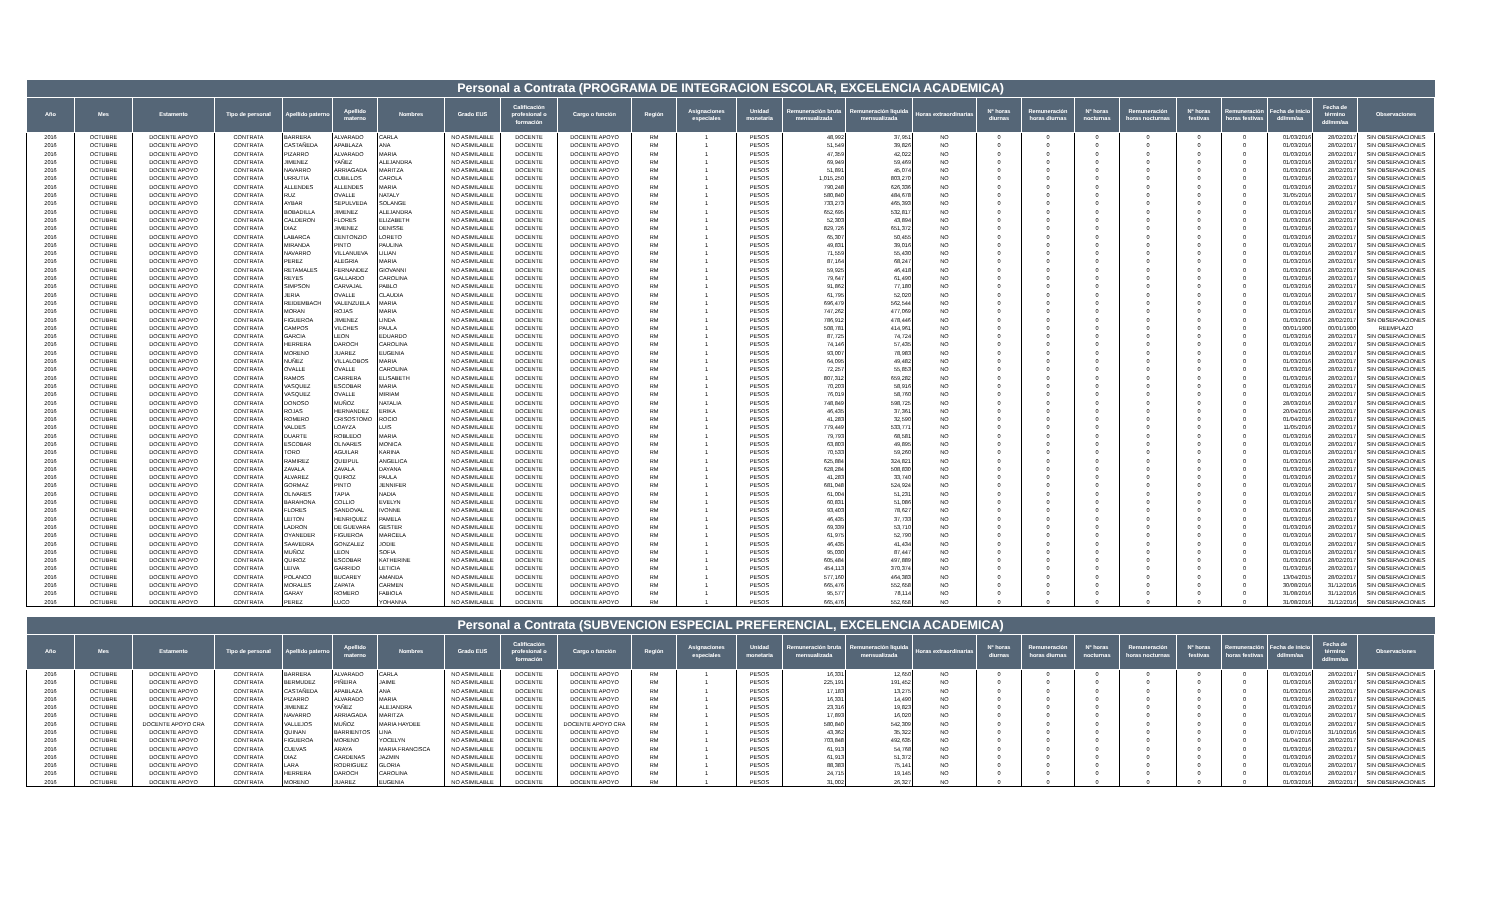| Personal a Contrata (PROGRAMA DE INTEGRACION ESCOLAR, EXCELENCIA ACADEMICA) | | | | | | | | | | | | | | | | | | | | | | | | |
| --- | --- | --- | --- | --- | --- | --- | --- | --- | --- | --- | --- | --- | --- | --- | --- | --- | --- | --- | --- | --- | --- | --- | --- | --- |
| Año | Mes | Estamento | Tipo de personal | Apellido paterno | Apellido materno | Nombres | Grado EUS | Calificación profesional o formación | Cargo o función | Región | Asignaciones especiales | Unidad monetaria | Remuneración bruta mensualizada | Remuneración líquida mensualizada | Horas extraordinarias | Nº horas diurnas | Remuneración horas diurnas | Nº horas nocturnas | Remuneración horas nocturnas | Nº horas festivas | Remuneración horas festivas | Fecha de inicio dd/mm/aa | Fecha de término dd/mm/aa | Observaciones |
| 2016 | OCTUBRE | DOCENTE APOYO | CONTRATA | BARRERA | ALVARADO | CARLA | NO ASIMILABLE | DOCENTE | DOCENTE APOYO | RM | 1 | PESOS | 48,992 | 37,951 | NO | 0 | 0 | 0 | 0 | 0 | 0 | 01/03/2016 | 28/02/2017 | SIN OBSERVACIONES |
| 2016 | OCTUBRE | DOCENTE APOYO | CONTRATA | CASTAÑEDA | APABLAZA | ANA | NO ASIMILABLE | DOCENTE | DOCENTE APOYO | RM | 1 | PESOS | 51,549 | 39,826 | NO | 0 | 0 | 0 | 0 | 0 | 0 | 01/03/2016 | 28/02/2017 | SIN OBSERVACIONES |
| 2016 | OCTUBRE | DOCENTE APOYO | CONTRATA | PIZARRO | ALVARADO | MARIA | NO ASIMILABLE | DOCENTE | DOCENTE APOYO | RM | 1 | PESOS | 47,359 | 42,022 | NO | 0 | 0 | 0 | 0 | 0 | 0 | 01/03/2016 | 28/02/2017 | SIN OBSERVACIONES |
| 2016 | OCTUBRE | DOCENTE APOYO | CONTRATA | JIMENEZ | YAÑEZ | ALEJANDRA | NO ASIMILABLE | DOCENTE | DOCENTE APOYO | RM | 1 | PESOS | 69,949 | 59,469 | NO | 0 | 0 | 0 | 0 | 0 | 0 | 01/03/2016 | 28/02/2017 | SIN OBSERVACIONES |
| 2016 | OCTUBRE | DOCENTE APOYO | CONTRATA | NAVARRO | ARRIAGADA | MARITZA | NO ASIMILABLE | DOCENTE | DOCENTE APOYO | RM | 1 | PESOS | 51,891 | 45,074 | NO | 0 | 0 | 0 | 0 | 0 | 0 | 01/03/2016 | 28/02/2017 | SIN OBSERVACIONES |
| 2016 | OCTUBRE | DOCENTE APOYO | CONTRATA | URRUTIA | CUBILLOS | CAROLA | NO ASIMILABLE | DOCENTE | DOCENTE APOYO | RM | 1 | PESOS | 1,015,250 | 803,270 | NO | 0 | 0 | 0 | 0 | 0 | 0 | 01/03/2016 | 28/02/2017 | SIN OBSERVACIONES |
| 2016 | OCTUBRE | DOCENTE APOYO | CONTRATA | ALLENDES | ALLENDES | MARIA | NO ASIMILABLE | DOCENTE | DOCENTE APOYO | RM | 1 | PESOS | 790,248 | 626,336 | NO | 0 | 0 | 0 | 0 | 0 | 0 | 01/03/2016 | 28/02/2017 | SIN OBSERVACIONES |
| 2016 | OCTUBRE | DOCENTE APOYO | CONTRATA | RUZ | OVALLE | NATALY | NO ASIMILABLE | DOCENTE | DOCENTE APOYO | RM | 1 | PESOS | 580,840 | 484,678 | NO | 0 | 0 | 0 | 0 | 0 | 0 | 31/05/2016 | 28/02/2017 | SIN OBSERVACIONES |
| 2016 | OCTUBRE | DOCENTE APOYO | CONTRATA | AYBAR | SEPULVEDA | SOLANGE | NO ASIMILABLE | DOCENTE | DOCENTE APOYO | RM | 1 | PESOS | 733,273 | 465,393 | NO | 0 | 0 | 0 | 0 | 0 | 0 | 01/03/2016 | 28/02/2017 | SIN OBSERVACIONES |
| 2016 | OCTUBRE | DOCENTE APOYO | CONTRATA | BOBADILLA | JIMENEZ | ALEJANDRA | NO ASIMILABLE | DOCENTE | DOCENTE APOYO | RM | 1 | PESOS | 652,695 | 532,817 | NO | 0 | 0 | 0 | 0 | 0 | 0 | 01/03/2016 | 28/02/2017 | SIN OBSERVACIONES |
| 2016 | OCTUBRE | DOCENTE APOYO | CONTRATA | CALDERON | FLORES | ELIZABETH | NO ASIMILABLE | DOCENTE | DOCENTE APOYO | RM | 1 | PESOS | 52,303 | 43,894 | NO | 0 | 0 | 0 | 0 | 0 | 0 | 01/03/2016 | 28/02/2017 | SIN OBSERVACIONES |
| 2016 | OCTUBRE | DOCENTE APOYO | CONTRATA | DIAZ | JIMENEZ | DENISSE | NO ASIMILABLE | DOCENTE | DOCENTE APOYO | RM | 1 | PESOS | 829,726 | 651,372 | NO | 0 | 0 | 0 | 0 | 0 | 0 | 01/03/2016 | 28/02/2017 | SIN OBSERVACIONES |
| 2016 | OCTUBRE | DOCENTE APOYO | CONTRATA | LABARCA | CENTONZIO | LORETO | NO ASIMILABLE | DOCENTE | DOCENTE APOYO | RM | 1 | PESOS | 65,307 | 50,455 | NO | 0 | 0 | 0 | 0 | 0 | 0 | 01/03/2016 | 28/02/2017 | SIN OBSERVACIONES |
| 2016 | OCTUBRE | DOCENTE APOYO | CONTRATA | MIRANDA | PINTO | PAULINA | NO ASIMILABLE | DOCENTE | DOCENTE APOYO | RM | 1 | PESOS | 49,831 | 39,016 | NO | 0 | 0 | 0 | 0 | 0 | 0 | 01/03/2016 | 28/02/2017 | SIN OBSERVACIONES |
| 2016 | OCTUBRE | DOCENTE APOYO | CONTRATA | NAVARRO | VILLANUEVA | LILIAN | NO ASIMILABLE | DOCENTE | DOCENTE APOYO | RM | 1 | PESOS | 71,559 | 55,430 | NO | 0 | 0 | 0 | 0 | 0 | 0 | 01/03/2016 | 28/02/2017 | SIN OBSERVACIONES |
| 2016 | OCTUBRE | DOCENTE APOYO | CONTRATA | PEREZ | ALEGRIA | MARIA | NO ASIMILABLE | DOCENTE | DOCENTE APOYO | RM | 1 | PESOS | 87,164 | 68,247 | NO | 0 | 0 | 0 | 0 | 0 | 0 | 01/03/2016 | 28/02/2017 | SIN OBSERVACIONES |
| 2016 | OCTUBRE | DOCENTE APOYO | CONTRATA | RETAMALES | FERNANDEZ | GIOVANNI | NO ASIMILABLE | DOCENTE | DOCENTE APOYO | RM | 1 | PESOS | 59,925 | 46,418 | NO | 0 | 0 | 0 | 0 | 0 | 0 | 01/03/2016 | 28/02/2017 | SIN OBSERVACIONES |
| 2016 | OCTUBRE | DOCENTE APOYO | CONTRATA | REYES | GALLARDO | CAROLINA | NO ASIMILABLE | DOCENTE | DOCENTE APOYO | RM | 1 | PESOS | 79,647 | 61,490 | NO | 0 | 0 | 0 | 0 | 0 | 0 | 01/03/2016 | 28/02/2017 | SIN OBSERVACIONES |
| 2016 | OCTUBRE | DOCENTE APOYO | CONTRATA | SIMPSON | CARVAJAL | PABLO | NO ASIMILABLE | DOCENTE | DOCENTE APOYO | RM | 1 | PESOS | 91,862 | 77,180 | NO | 0 | 0 | 0 | 0 | 0 | 0 | 01/03/2016 | 28/02/2017 | SIN OBSERVACIONES |
| 2016 | OCTUBRE | DOCENTE APOYO | CONTRATA | JERIA | OVALLE | CLAUDIA | NO ASIMILABLE | DOCENTE | DOCENTE APOYO | RM | 1 | PESOS | 61,795 | 52,020 | NO | 0 | 0 | 0 | 0 | 0 | 0 | 01/03/2016 | 28/02/2017 | SIN OBSERVACIONES |
| 2016 | OCTUBRE | DOCENTE APOYO | CONTRATA | REIDEMBACH | VALENZUELA | MARIA | NO ASIMILABLE | DOCENTE | DOCENTE APOYO | RM | 1 | PESOS | 696,479 | 562,544 | NO | 0 | 0 | 0 | 0 | 0 | 0 | 01/03/2016 | 28/02/2017 | SIN OBSERVACIONES |
| 2016 | OCTUBRE | DOCENTE APOYO | CONTRATA | MORAN | ROJAS | MARIA | NO ASIMILABLE | DOCENTE | DOCENTE APOYO | RM | 1 | PESOS | 747,262 | 477,069 | NO | 0 | 0 | 0 | 0 | 0 | 0 | 01/03/2016 | 28/02/2017 | SIN OBSERVACIONES |
| 2016 | OCTUBRE | DOCENTE APOYO | CONTRATA | FIGUEROA | JIMENEZ | LINDA | NO ASIMILABLE | DOCENTE | DOCENTE APOYO | RM | 1 | PESOS | 786,912 | 478,446 | NO | 0 | 0 | 0 | 0 | 0 | 0 | 01/03/2016 | 28/02/2017 | SIN OBSERVACIONES |
| 2016 | OCTUBRE | DOCENTE APOYO | CONTRATA | CAMPOS | VILCHES | PAULA | NO ASIMILABLE | DOCENTE | DOCENTE APOYO | RM | 1 | PESOS | 508,781 | 414,961 | NO | 0 | 0 | 0 | 0 | 0 | 0 | 00/01/1900 | 00/01/1900 | REEMPLAZO |
| 2016 | OCTUBRE | DOCENTE APOYO | CONTRATA | GARCIA | LEON | EDUARDO | NO ASIMILABLE | DOCENTE | DOCENTE APOYO | RM | 1 | PESOS | 87,725 | 74,724 | NO | 0 | 0 | 0 | 0 | 0 | 0 | 01/03/2016 | 28/02/2017 | SIN OBSERVACIONES |
| 2016 | OCTUBRE | DOCENTE APOYO | CONTRATA | HERRERA | DAROCH | CAROLINA | NO ASIMILABLE | DOCENTE | DOCENTE APOYO | RM | 1 | PESOS | 74,146 | 57,435 | NO | 0 | 0 | 0 | 0 | 0 | 0 | 01/03/2016 | 28/02/2017 | SIN OBSERVACIONES |
| 2016 | OCTUBRE | DOCENTE APOYO | CONTRATA | MORENO | JUAREZ | EUGENIA | NO ASIMILABLE | DOCENTE | DOCENTE APOYO | RM | 1 | PESOS | 93,007 | 78,983 | NO | 0 | 0 | 0 | 0 | 0 | 0 | 01/03/2016 | 28/02/2017 | SIN OBSERVACIONES |
| 2016 | OCTUBRE | DOCENTE APOYO | CONTRATA | NUÑEZ | VILLALOBOS | MARIA | NO ASIMILABLE | DOCENTE | DOCENTE APOYO | RM | 1 | PESOS | 64,095 | 49,482 | NO | 0 | 0 | 0 | 0 | 0 | 0 | 01/03/2016 | 28/02/2017 | SIN OBSERVACIONES |
| 2016 | OCTUBRE | DOCENTE APOYO | CONTRATA | OVALLE | OVALLE | CAROLINA | NO ASIMILABLE | DOCENTE | DOCENTE APOYO | RM | 1 | PESOS | 72,257 | 55,853 | NO | 0 | 0 | 0 | 0 | 0 | 0 | 01/03/2016 | 28/02/2017 | SIN OBSERVACIONES |
| 2016 | OCTUBRE | DOCENTE APOYO | CONTRATA | RAMOS | CARRERA | ELISABETH | NO ASIMILABLE | DOCENTE | DOCENTE APOYO | RM | 1 | PESOS | 807,312 | 659,282 | NO | 0 | 0 | 0 | 0 | 0 | 0 | 01/03/2016 | 28/02/2017 | SIN OBSERVACIONES |
| 2016 | OCTUBRE | DOCENTE APOYO | CONTRATA | VASQUEZ | ESCOBAR | MARIA | NO ASIMILABLE | DOCENTE | DOCENTE APOYO | RM | 1 | PESOS | 70,203 | 58,916 | NO | 0 | 0 | 0 | 0 | 0 | 0 | 01/03/2016 | 28/02/2017 | SIN OBSERVACIONES |
| 2016 | OCTUBRE | DOCENTE APOYO | CONTRATA | VASQUEZ | OVALLE | MIRIAM | NO ASIMILABLE | DOCENTE | DOCENTE APOYO | RM | 1 | PESOS | 76,019 | 58,760 | NO | 0 | 0 | 0 | 0 | 0 | 0 | 01/03/2016 | 28/02/2017 | SIN OBSERVACIONES |
| 2016 | OCTUBRE | DOCENTE APOYO | CONTRATA | DONOSO | MUÑOZ | NATALIA | NO ASIMILABLE | DOCENTE | DOCENTE APOYO | RM | 1 | PESOS | 748,849 | 598,725 | NO | 0 | 0 | 0 | 0 | 0 | 0 | 28/03/2016 | 28/02/2017 | SIN OBSERVACIONES |
| 2016 | OCTUBRE | DOCENTE APOYO | CONTRATA | ROJAS | HERNANDEZ | ERIKA | NO ASIMILABLE | DOCENTE | DOCENTE APOYO | RM | 1 | PESOS | 46,435 | 37,361 | NO | 0 | 0 | 0 | 0 | 0 | 0 | 20/04/2016 | 28/02/2017 | SIN OBSERVACIONES |
| 2016 | OCTUBRE | DOCENTE APOYO | CONTRATA | ROMERO | CRISOSTOMO | ROCIO | NO ASIMILABLE | DOCENTE | DOCENTE APOYO | RM | 1 | PESOS | 41,283 | 32,590 | NO | 0 | 0 | 0 | 0 | 0 | 0 | 01/04/2016 | 28/02/2017 | SIN OBSERVACIONES |
| 2016 | OCTUBRE | DOCENTE APOYO | CONTRATA | VALDES | LOAYZA | LUIS | NO ASIMILABLE | DOCENTE | DOCENTE APOYO | RM | 1 | PESOS | 779,449 | 533,771 | NO | 0 | 0 | 0 | 0 | 0 | 0 | 11/05/2016 | 28/02/2017 | SIN OBSERVACIONES |
| 2016 | OCTUBRE | DOCENTE APOYO | CONTRATA | DUARTE | ROBLEDO | MARIA | NO ASIMILABLE | DOCENTE | DOCENTE APOYO | RM | 1 | PESOS | 79,793 | 68,581 | NO | 0 | 0 | 0 | 0 | 0 | 0 | 01/03/2016 | 28/02/2017 | SIN OBSERVACIONES |
| 2016 | OCTUBRE | DOCENTE APOYO | CONTRATA | ESCOBAR | OLIVARES | MONICA | NO ASIMILABLE | DOCENTE | DOCENTE APOYO | RM | 1 | PESOS | 63,803 | 49,895 | NO | 0 | 0 | 0 | 0 | 0 | 0 | 01/03/2016 | 28/02/2017 | SIN OBSERVACIONES |
| 2016 | OCTUBRE | DOCENTE APOYO | CONTRATA | TORO | AGUILAR | KARINA | NO ASIMILABLE | DOCENTE | DOCENTE APOYO | RM | 1 | PESOS | 70,533 | 59,260 | NO | 0 | 0 | 0 | 0 | 0 | 0 | 01/03/2016 | 28/02/2017 | SIN OBSERVACIONES |
| 2016 | OCTUBRE | DOCENTE APOYO | CONTRATA | RAMIREZ | QUEIPUL | ANGELICA | NO ASIMILABLE | DOCENTE | DOCENTE APOYO | RM | 1 | PESOS | 625,884 | 324,821 | NO | 0 | 0 | 0 | 0 | 0 | 0 | 01/03/2016 | 28/02/2017 | SIN OBSERVACIONES |
| 2016 | OCTUBRE | DOCENTE APOYO | CONTRATA | ZAVALA | ZAVALA | DAYANA | NO ASIMILABLE | DOCENTE | DOCENTE APOYO | RM | 1 | PESOS | 628,284 | 508,830 | NO | 0 | 0 | 0 | 0 | 0 | 0 | 01/03/2016 | 28/02/2017 | SIN OBSERVACIONES |
| 2016 | OCTUBRE | DOCENTE APOYO | CONTRATA | ALVAREZ | QUIROZ | PAULA | NO ASIMILABLE | DOCENTE | DOCENTE APOYO | RM | 1 | PESOS | 41,283 | 33,740 | NO | 0 | 0 | 0 | 0 | 0 | 0 | 01/03/2016 | 28/02/2017 | SIN OBSERVACIONES |
| 2016 | OCTUBRE | DOCENTE APOYO | CONTRATA | GORMAZ | PINTO | JENNIFER | NO ASIMILABLE | DOCENTE | DOCENTE APOYO | RM | 1 | PESOS | 681,048 | 524,924 | NO | 0 | 0 | 0 | 0 | 0 | 0 | 01/03/2016 | 28/02/2017 | SIN OBSERVACIONES |
| 2016 | OCTUBRE | DOCENTE APOYO | CONTRATA | OLIVARES | TAPIA | NADIA | NO ASIMILABLE | DOCENTE | DOCENTE APOYO | RM | 1 | PESOS | 61,004 | 51,231 | NO | 0 | 0 | 0 | 0 | 0 | 0 | 01/03/2016 | 28/02/2017 | SIN OBSERVACIONES |
| 2016 | OCTUBRE | DOCENTE APOYO | CONTRATA | BARAHONA | COLLIO | EVELYN | NO ASIMILABLE | DOCENTE | DOCENTE APOYO | RM | 1 | PESOS | 60,831 | 51,086 | NO | 0 | 0 | 0 | 0 | 0 | 0 | 01/03/2016 | 28/02/2017 | SIN OBSERVACIONES |
| 2016 | OCTUBRE | DOCENTE APOYO | CONTRATA | FLORES | SANDOVAL | IVONNE | NO ASIMILABLE | DOCENTE | DOCENTE APOYO | RM | 1 | PESOS | 93,403 | 78,627 | NO | 0 | 0 | 0 | 0 | 0 | 0 | 01/03/2016 | 28/02/2017 | SIN OBSERVACIONES |
| 2016 | OCTUBRE | DOCENTE APOYO | CONTRATA | LEITON | HENRIQUEZ | PAMELA | NO ASIMILABLE | DOCENTE | DOCENTE APOYO | RM | 1 | PESOS | 46,435 | 37,733 | NO | 0 | 0 | 0 | 0 | 0 | 0 | 01/03/2016 | 28/02/2017 | SIN OBSERVACIONES |
| 2016 | OCTUBRE | DOCENTE APOYO | CONTRATA | LADRON | DE GUEVARA | GESTER | NO ASIMILABLE | DOCENTE | DOCENTE APOYO | RM | 1 | PESOS | 69,339 | 53,710 | NO | 0 | 0 | 0 | 0 | 0 | 0 | 01/03/2016 | 28/02/2017 | SIN OBSERVACIONES |
| 2016 | OCTUBRE | DOCENTE APOYO | CONTRATA | OYANEDER | FIGUEROA | MARCELA | NO ASIMILABLE | DOCENTE | DOCENTE APOYO | RM | 1 | PESOS | 61,975 | 52,790 | NO | 0 | 0 | 0 | 0 | 0 | 0 | 01/03/2016 | 28/02/2017 | SIN OBSERVACIONES |
| 2016 | OCTUBRE | DOCENTE APOYO | CONTRATA | SAAVEDRA | GONZALEZ | JODIE | NO ASIMILABLE | DOCENTE | DOCENTE APOYO | RM | 1 | PESOS | 46,435 | 41,434 | NO | 0 | 0 | 0 | 0 | 0 | 0 | 01/03/2016 | 28/02/2017 | SIN OBSERVACIONES |
| 2016 | OCTUBRE | DOCENTE APOYO | CONTRATA | MUÑOZ | LEON | SOFIA | NO ASIMILABLE | DOCENTE | DOCENTE APOYO | RM | 1 | PESOS | 95,030 | 87,447 | NO | 0 | 0 | 0 | 0 | 0 | 0 | 01/03/2016 | 28/02/2017 | SIN OBSERVACIONES |
| 2016 | OCTUBRE | DOCENTE APOYO | CONTRATA | QUIROZ | ESCOBAR | KATHERINE | NO ASIMILABLE | DOCENTE | DOCENTE APOYO | RM | 1 | PESOS | 605,484 | 497,889 | NO | 0 | 0 | 0 | 0 | 0 | 0 | 01/03/2016 | 28/02/2017 | SIN OBSERVACIONES |
| 2016 | OCTUBRE | DOCENTE APOYO | CONTRATA | LEIVA | GARRIDO | LETICIA | NO ASIMILABLE | DOCENTE | DOCENTE APOYO | RM | 1 | PESOS | 454,113 | 370,374 | NO | 0 | 0 | 0 | 0 | 0 | 0 | 01/03/2016 | 28/02/2017 | SIN OBSERVACIONES |
| 2016 | OCTUBRE | DOCENTE APOYO | CONTRATA | POLANCO | BUCAREY | AMANDA | NO ASIMILABLE | DOCENTE | DOCENTE APOYO | RM | 1 | PESOS | 577,160 | 464,383 | NO | 0 | 0 | 0 | 0 | 0 | 0 | 13/04/2015 | 28/02/2017 | SIN OBSERVACIONES |
| 2016 | OCTUBRE | DOCENTE APOYO | CONTRATA | MORALES | ZAPATA | CARMEN | NO ASIMILABLE | DOCENTE | DOCENTE APOYO | RM | 1 | PESOS | 665,476 | 552,658 | NO | 0 | 0 | 0 | 0 | 0 | 0 | 30/08/2016 | 31/12/2016 | SIN OBSERVACIONES |
| 2016 | OCTUBRE | DOCENTE APOYO | CONTRATA | GARAY | ROMERO | FABIOLA | NO ASIMILABLE | DOCENTE | DOCENTE APOYO | RM | 1 | PESOS | 95,577 | 78,114 | NO | 0 | 0 | 0 | 0 | 0 | 0 | 31/08/2016 | 31/12/2016 | SIN OBSERVACIONES |
| 2016 | OCTUBRE | DOCENTE APOYO | CONTRATA | PEREZ | LUCO | YOHANNA | NO ASIMILABLE | DOCENTE | DOCENTE APOYO | RM | 1 | PESOS | 665,476 | 552,658 | NO | 0 | 0 | 0 | 0 | 0 | 0 | 31/08/2016 | 31/12/2016 | SIN OBSERVACIONES |
| Personal a Contrata (SUBVENCION ESPECIAL PREFERENCIAL, EXCELENCIA ACADEMICA) | | | | | | | | | | | | | | | | | | | | | | | | |
| --- | --- | --- | --- | --- | --- | --- | --- | --- | --- | --- | --- | --- | --- | --- | --- | --- | --- | --- | --- | --- | --- | --- | --- | --- |
| Año | Mes | Estamento | Tipo de personal | Apellido paterno | Apellido materno | Nombres | Grado EUS | Calificación profesional o formación | Cargo o función | Región | Asignaciones especiales | Unidad monetaria | Remuneración bruta mensualizada | Remuneración líquida mensualizada | Horas extraordinarias | Nº horas diurnas | Remuneración horas diurnas | Nº horas nocturnas | Remuneración horas nocturnas | Nº horas festivas | Remuneración horas festivas | Fecha de inicio dd/mm/aa | Fecha de término dd/mm/aa | Observaciones |
| 2016 | OCTUBRE | DOCENTE APOYO | CONTRATA | BARRERA | ALVARADO | CARLA | NO ASIMILABLE | DOCENTE | DOCENTE APOYO | RM | 1 | PESOS | 16,331 | 12,650 | NO | 0 | 0 | 0 | 0 | 0 | 0 | 01/03/2016 | 28/02/2017 | SIN OBSERVACIONES |
| 2016 | OCTUBRE | DOCENTE APOYO | CONTRATA | BERMUDEZ | PIÑEIRA | JAIME | NO ASIMILABLE | DOCENTE | DOCENTE APOYO | RM | 1 | PESOS | 225,191 | 191,452 | NO | 0 | 0 | 0 | 0 | 0 | 0 | 01/03/2016 | 28/02/2017 | SIN OBSERVACIONES |
| 2016 | OCTUBRE | DOCENTE APOYO | CONTRATA | CASTAÑEDA | APABLAZA | ANA | NO ASIMILABLE | DOCENTE | DOCENTE APOYO | RM | 1 | PESOS | 17,183 | 13,275 | NO | 0 | 0 | 0 | 0 | 0 | 0 | 01/03/2016 | 28/02/2017 | SIN OBSERVACIONES |
| 2016 | OCTUBRE | DOCENTE APOYO | CONTRATA | PIZARRO | ALVARADO | MARIA | NO ASIMILABLE | DOCENTE | DOCENTE APOYO | RM | 1 | PESOS | 16,331 | 14,490 | NO | 0 | 0 | 0 | 0 | 0 | 0 | 01/03/2016 | 28/02/2017 | SIN OBSERVACIONES |
| 2016 | OCTUBRE | DOCENTE APOYO | CONTRATA | JIMENEZ | YAÑEZ | ALEJANDRA | NO ASIMILABLE | DOCENTE | DOCENTE APOYO | RM | 1 | PESOS | 23,316 | 19,823 | NO | 0 | 0 | 0 | 0 | 0 | 0 | 01/03/2016 | 28/02/2017 | SIN OBSERVACIONES |
| 2016 | OCTUBRE | DOCENTE APOYO | CONTRATA | NAVARRO | ARRIAGADA | MARITZA | NO ASIMILABLE | DOCENTE | DOCENTE APOYO | RM | 1 | PESOS | 17,893 | 16,020 | NO | 0 | 0 | 0 | 0 | 0 | 0 | 01/03/2016 | 28/02/2017 | SIN OBSERVACIONES |
| 2016 | OCTUBRE | DOCENTE APOYO CRA | CONTRATA | VALLEJOS | MUÑOZ | MARIA HAYDEE | NO ASIMILABLE | DOCENTE | DOCENTE APOYO CRA | RM | 1 | PESOS | 580,840 | 542,309 | NO | 0 | 0 | 0 | 0 | 0 | 0 | 01/03/2016 | 28/02/2017 | SIN OBSERVACIONES |
| 2016 | OCTUBRE | DOCENTE APOYO | CONTRATA | QUINAN | BARRIENTOS | LINA | NO ASIMILABLE | DOCENTE | DOCENTE APOYO | RM | 1 | PESOS | 43,362 | 35,322 | NO | 0 | 0 | 0 | 0 | 0 | 0 | 01/07/2016 | 31/10/2016 | SIN OBSERVACIONES |
| 2016 | OCTUBRE | DOCENTE APOYO | CONTRATA | FIGUEROA | MORENO | YOCELYN | NO ASIMILABLE | DOCENTE | DOCENTE APOYO | RM | 1 | PESOS | 703,848 | 492,635 | NO | 0 | 0 | 0 | 0 | 0 | 0 | 01/04/2016 | 28/02/2017 | SIN OBSERVACIONES |
| 2016 | OCTUBRE | DOCENTE APOYO | CONTRATA | CUEVAS | ARAYA | MARIA FRANCISCA | NO ASIMILABLE | DOCENTE | DOCENTE APOYO | RM | 1 | PESOS | 61,913 | 54,768 | NO | 0 | 0 | 0 | 0 | 0 | 0 | 01/03/2016 | 28/02/2017 | SIN OBSERVACIONES |
| 2016 | OCTUBRE | DOCENTE APOYO | CONTRATA | DIAZ | CARDENAS | JAZMIN | NO ASIMILABLE | DOCENTE | DOCENTE APOYO | RM | 1 | PESOS | 61,913 | 51,372 | NO | 0 | 0 | 0 | 0 | 0 | 0 | 01/03/2016 | 28/02/2017 | SIN OBSERVACIONES |
| 2016 | OCTUBRE | DOCENTE APOYO | CONTRATA | LARA | RODRIGUEZ | GLORIA | NO ASIMILABLE | DOCENTE | DOCENTE APOYO | RM | 1 | PESOS | 88,383 | 75,141 | NO | 0 | 0 | 0 | 0 | 0 | 0 | 01/03/2016 | 28/02/2017 | SIN OBSERVACIONES |
| 2016 | OCTUBRE | DOCENTE APOYO | CONTRATA | HERRERA | DAROCH | CAROLINA | NO ASIMILABLE | DOCENTE | DOCENTE APOYO | RM | 1 | PESOS | 24,715 | 19,145 | NO | 0 | 0 | 0 | 0 | 0 | 0 | 01/03/2016 | 28/02/2017 | SIN OBSERVACIONES |
| 2016 | OCTUBRE | DOCENTE APOYO | CONTRATA | MORENO | JUAREZ | EUGENIA | NO ASIMILABLE | DOCENTE | DOCENTE APOYO | RM | 1 | PESOS | 31,002 | 26,327 | NO | 0 | 0 | 0 | 0 | 0 | 0 | 01/03/2016 | 28/02/2017 | SIN OBSERVACIONES |